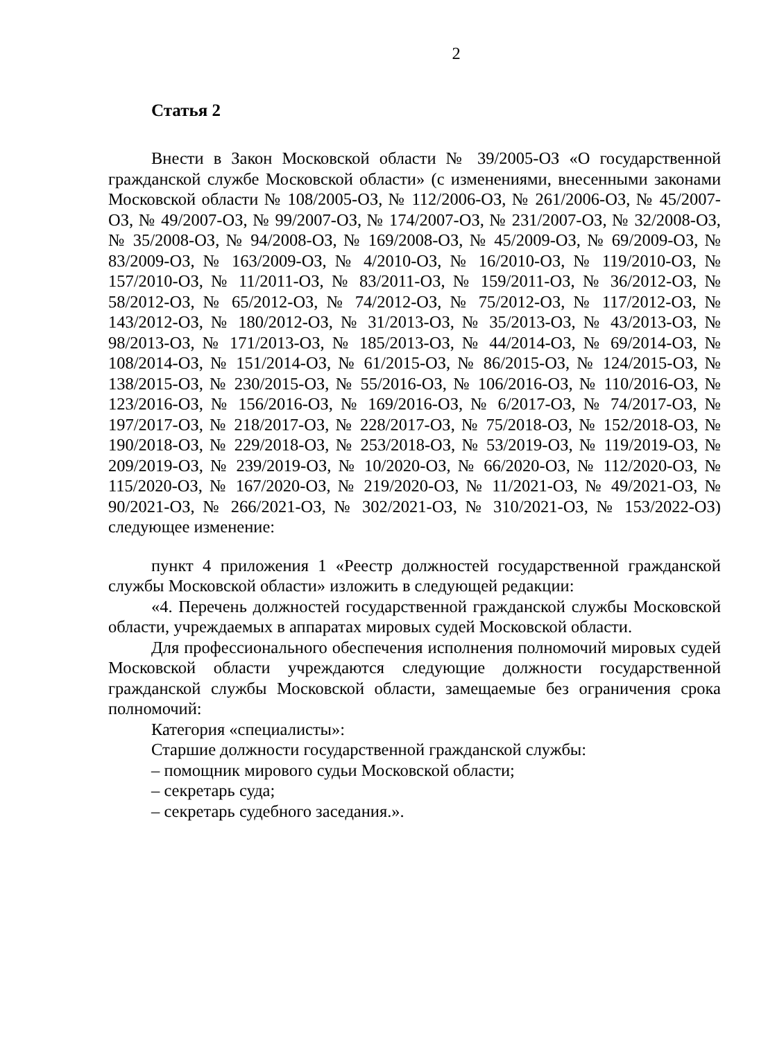2
Статья 2
Внести в Закон Московской области № 39/2005-ОЗ «О государственной гражданской службе Московской области» (с изменениями, внесенными законами Московской области № 108/2005-ОЗ, № 112/2006-ОЗ, № 261/2006-ОЗ, № 45/2007-ОЗ, № 49/2007-ОЗ, № 99/2007-ОЗ, № 174/2007-ОЗ, № 231/2007-ОЗ, № 32/2008-ОЗ, № 35/2008-ОЗ, № 94/2008-ОЗ, № 169/2008-ОЗ, № 45/2009-ОЗ, № 69/2009-ОЗ, № 83/2009-ОЗ, № 163/2009-ОЗ, № 4/2010-ОЗ, № 16/2010-ОЗ, № 119/2010-ОЗ, № 157/2010-ОЗ, № 11/2011-ОЗ, № 83/2011-ОЗ, № 159/2011-ОЗ, № 36/2012-ОЗ, № 58/2012-ОЗ, № 65/2012-ОЗ, № 74/2012-ОЗ, № 75/2012-ОЗ, № 117/2012-ОЗ, № 143/2012-ОЗ, № 180/2012-ОЗ, № 31/2013-ОЗ, № 35/2013-ОЗ, № 43/2013-ОЗ, № 98/2013-ОЗ, № 171/2013-ОЗ, № 185/2013-ОЗ, № 44/2014-ОЗ, № 69/2014-ОЗ, № 108/2014-ОЗ, № 151/2014-ОЗ, № 61/2015-ОЗ, № 86/2015-ОЗ, № 124/2015-ОЗ, № 138/2015-ОЗ, № 230/2015-ОЗ, № 55/2016-ОЗ, № 106/2016-ОЗ, № 110/2016-ОЗ, № 123/2016-ОЗ, № 156/2016-ОЗ, № 169/2016-ОЗ, № 6/2017-ОЗ, № 74/2017-ОЗ, № 197/2017-ОЗ, № 218/2017-ОЗ, № 228/2017-ОЗ, № 75/2018-ОЗ, № 152/2018-ОЗ, № 190/2018-ОЗ, № 229/2018-ОЗ, № 253/2018-ОЗ, № 53/2019-ОЗ, № 119/2019-ОЗ, № 209/2019-ОЗ, № 239/2019-ОЗ, № 10/2020-ОЗ, № 66/2020-ОЗ, № 112/2020-ОЗ, № 115/2020-ОЗ, № 167/2020-ОЗ, № 219/2020-ОЗ, № 11/2021-ОЗ, № 49/2021-ОЗ, № 90/2021-ОЗ, № 266/2021-ОЗ, № 302/2021-ОЗ, № 310/2021-ОЗ, № 153/2022-ОЗ) следующее изменение:
пункт 4 приложения 1 «Реестр должностей государственной гражданской службы Московской области» изложить в следующей редакции:
«4. Перечень должностей государственной гражданской службы Московской области, учреждаемых в аппаратах мировых судей Московской области.
Для профессионального обеспечения исполнения полномочий мировых судей Московской области учреждаются следующие должности государственной гражданской службы Московской области, замещаемые без ограничения срока полномочий:
Категория «специалисты»:
Старшие должности государственной гражданской службы:
– помощник мирового судьи Московской области;
– секретарь суда;
– секретарь судебного заседания.».